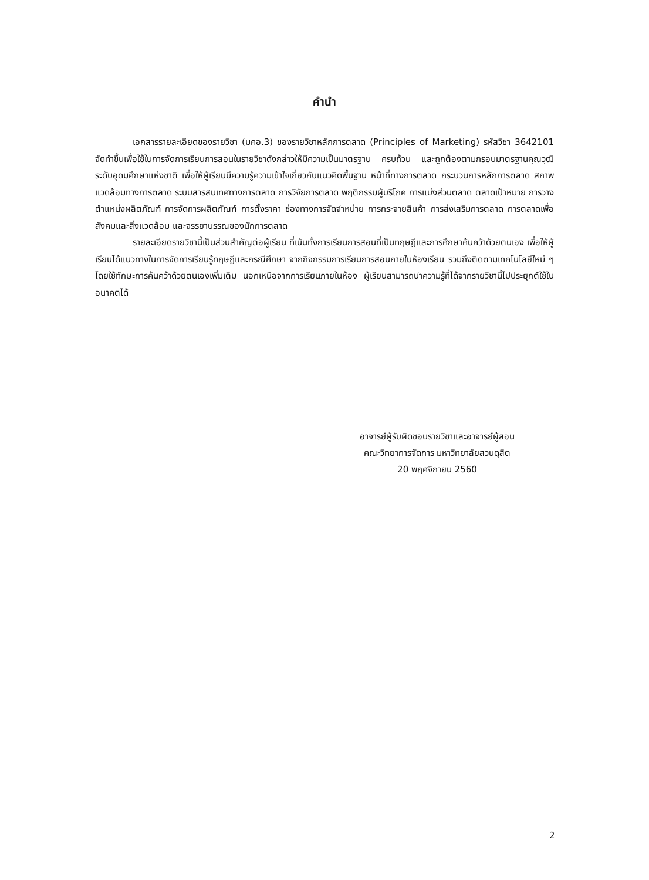คำนำ
เอกสารรายละเอียดของรายวิชา (มคอ.3) ของรายวิชาหลักการตลาด (Principles of Marketing) รหัสวิชา 3642101 จัดทำขึ้นเพื่อใช้ในการจัดการเรียนการสอนในรายวิชาดังกล่าวให้มีความเป็นมาตรฐาน ครบถ้วน และถูกต้องตามกรอบมาตรฐานคุณวุฒิระดับอุดมศึกษาแห่งชาติ เพื่อให้ผู้เรียนมีความรู้ความเข้าใจเกี่ยวกับแนวคิดพื้นฐาน หน้าที่ทางการตลาด กระบวนการหลักการตลาด สภาพแวดล้อมทางการตลาด ระบบสารสนเทศทางการตลาด การวิจัยการตลาด พฤติกรรมผู้บริโภค การแบ่งส่วนตลาด ตลาดเป้าหมาย การวางตำแหน่งผลิตภัณฑ์ การจัดการผลิตภัณฑ์ การตั้งราคา ช่องทางการจัดจำหน่าย การกระจายสินค้า การส่งเสริมการตลาด การตลาดเพื่อสังคมและสิ่งแวดล้อม และจรรยาบรรณของนักการตลาด
รายละเอียดรายวิชานี้เป็นส่วนสำคัญต่อผู้เรียน ที่เน้นทั้งการเรียนการสอนที่เป็นทฤษฎีและการศึกษาค้นคว้าด้วยตนเอง เพื่อให้ผู้เรียนได้แนวทางในการจัดการเรียนรู้ทฤษฎีและกรณีศึกษา จากกิจกรรมการเรียนการสอนภายในห้องเรียน รวมถึงติดตามเทคโนโลยีใหม่ ๆ โดยใช้ทักษะการค้นคว้าด้วยตนเองเพิ่มเติม นอกเหนือจากการเรียนภายในห้อง ผู้เรียนสามารถนำความรู้ที่ได้จากรายวิชานี้ไปประยุกต์ใช้ในอนาคตได้
อาจารย์ผู้รับผิดชอบรายวิชาและอาจารย์ผู้สอน
คณะวิทยาการจัดการ มหาวิทยาลัยสวนดุสิต
20 พฤศจิกายน 2560
2